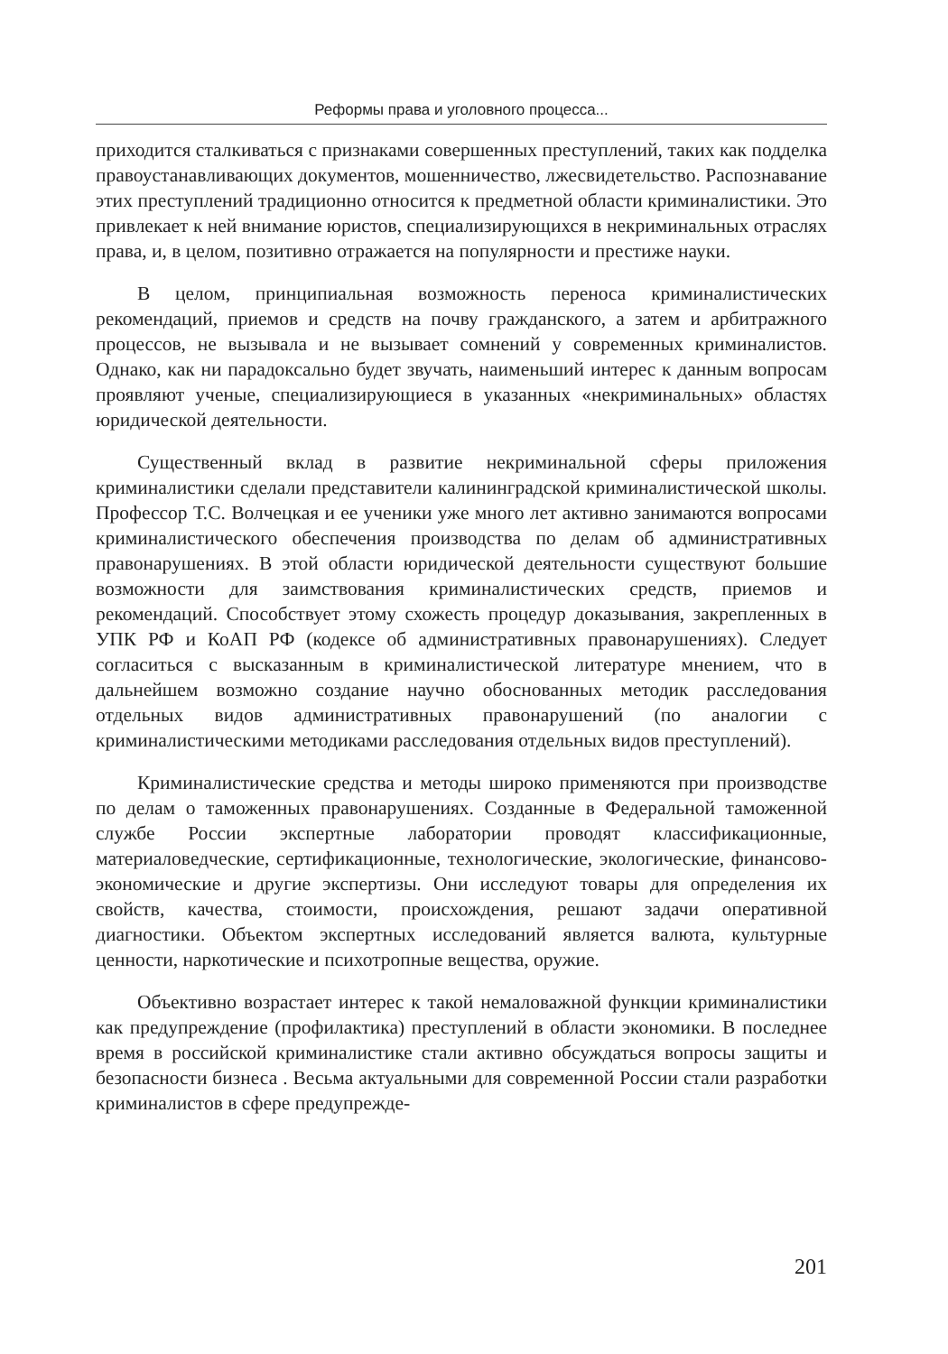Реформы права и уголовного процесса...
приходится сталкиваться с признаками совершенных преступлений, таких как подделка правоустанавливающих документов, мошенничество, лжесвидетельство. Распознавание этих преступлений традиционно относится к предметной области криминалистики. Это привлекает к ней внимание юристов, специализирующихся в некриминальных отраслях права, и, в целом, позитивно отражается на популярности и престиже науки.
В целом, принципиальная возможность переноса криминалистических рекомендаций, приемов и средств на почву гражданского, а затем и арбитражного процессов, не вызывала и не вызывает сомнений у современных криминалистов. Однако, как ни парадоксально будет звучать, наименьший интерес к данным вопросам проявляют ученые, специализирующиеся в указанных «некриминальных» областях юридической деятельности.
Существенный вклад в развитие некриминальной сферы приложения криминалистики сделали представители калининградской криминалистической школы. Профессор Т.С. Волчецкая и ее ученики уже много лет активно занимаются вопросами криминалистического обеспечения производства по делам об административных правонарушениях. В этой области юридической деятельности существуют большие возможности для заимствования криминалистических средств, приемов и рекомендаций. Способствует этому схожесть процедур доказывания, закрепленных в УПК РФ и КоАП РФ (кодексе об административных правонарушениях). Следует согласиться с высказанным в криминалистической литературе мнением, что в дальнейшем возможно создание научно обоснованных методик расследования отдельных видов административных правонарушений (по аналогии с криминалистическими методиками расследования отдельных видов преступлений).
Криминалистические средства и методы широко применяются при производстве по делам о таможенных правонарушениях. Созданные в Федеральной таможенной службе России экспертные лаборатории проводят классификационные, материаловедческие, сертификационные, технологические, экологические, финансово-экономические и другие экспертизы. Они исследуют товары для определения их свойств, качества, стоимости, происхождения, решают задачи оперативной диагностики. Объектом экспертных исследований является валюта, культурные ценности, наркотические и психотропные вещества, оружие.
Объективно возрастает интерес к такой немаловажной функции криминалистики как предупреждение (профилактика) преступлений в области экономики. В последнее время в российской криминалистике стали активно обсуждаться вопросы защиты и безопасности бизнеса . Весьма актуальными для современной России стали разработки криминалистов в сфере предупрежде-
201